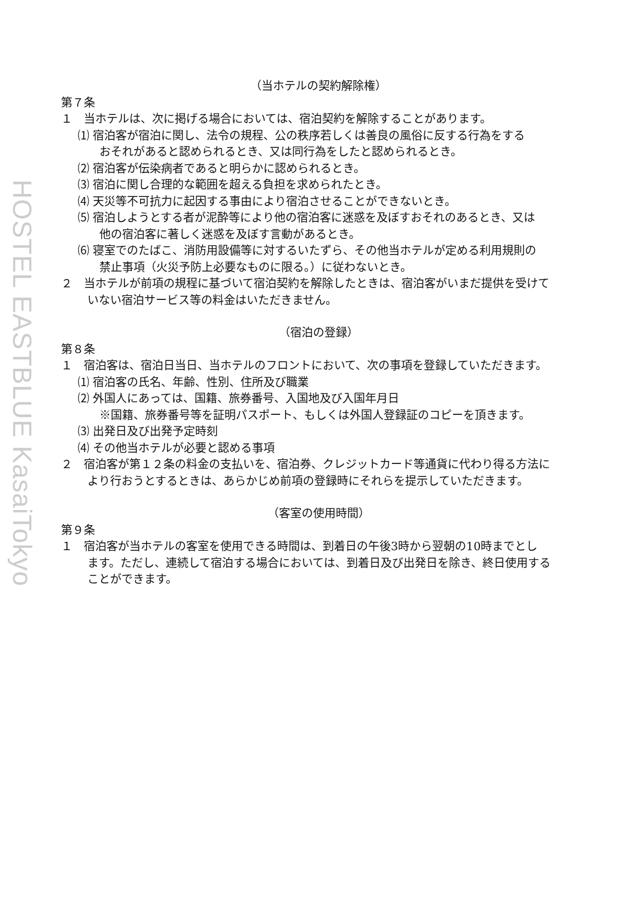HOSTEL EASTBLUE KasaiTokyo
（当ホテルの契約解除権）
第７条
１　当ホテルは、次に掲げる場合においては、宿泊契約を解除することがあります。
⑴ 宿泊客が宿泊に関し、法令の規程、公の秩序若しくは善良の風俗に反する行為をする
おそれがあると認められるとき、又は同行為をしたと認められるとき。
⑵ 宿泊客が伝染病者であると明らかに認められるとき。
⑶ 宿泊に関し合理的な範囲を超える負担を求められたとき。
⑷ 天災等不可抗力に起因する事由により宿泊させることができないとき。
⑸ 宿泊しようとする者が泥酔等により他の宿泊客に迷惑を及ぼすおそれのあるとき、又は
他の宿泊客に著しく迷惑を及ぼす言動があるとき。
⑹ 寝室でのたばこ、消防用設備等に対するいたずら、その他当ホテルが定める利用規則の
禁止事項（火災予防上必要なものに限る。）に従わないとき。
２　当ホテルが前項の規程に基づいて宿泊契約を解除したときは、宿泊客がいまだ提供を受けて
いない宿泊サービス等の料金はいただきません。
（宿泊の登録）
第８条
１　宿泊客は、宿泊日当日、当ホテルのフロントにおいて、次の事項を登録していただきます。
⑴ 宿泊客の氏名、年齢、性別、住所及び職業
⑵ 外国人にあっては、国籍、旅券番号、入国地及び入国年月日
※国籍、旅券番号等を証明パスポート、もしくは外国人登録証のコピーを頂きます。
⑶ 出発日及び出発予定時刻
⑷ その他当ホテルが必要と認める事項
２　宿泊客が第１２条の料金の支払いを、宿泊券、クレジットカード等通貨に代わり得る方法に
より行おうとするときは、あらかじめ前項の登録時にそれらを提示していただきます。
（客室の使用時間）
第９条
１　宿泊客が当ホテルの客室を使用できる時間は、到着日の午後3時から翌朝の10時までとし
ます。ただし、連続して宿泊する場合においては、到着日及び出発日を除き、終日使用する
ことができます。